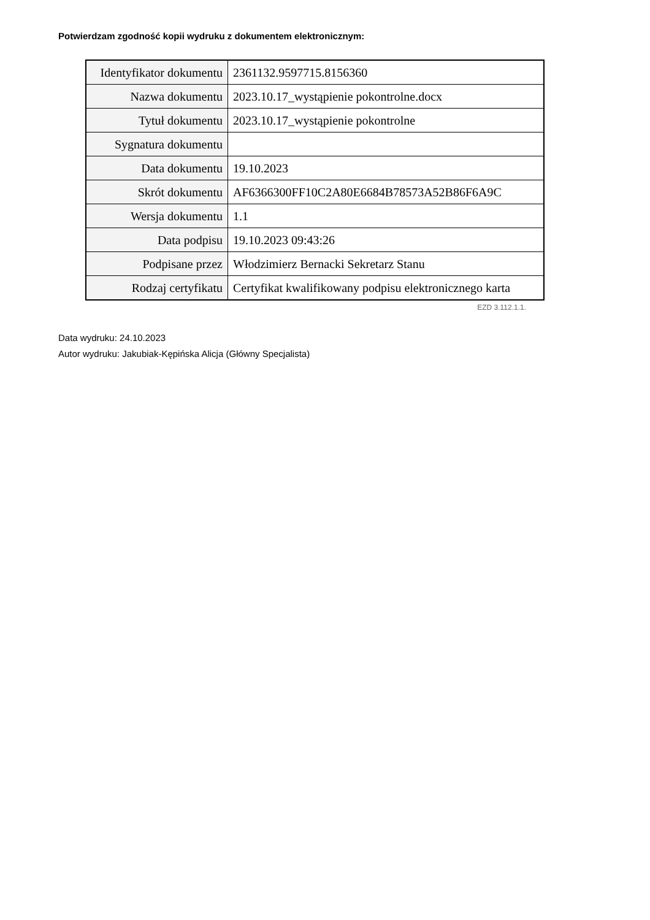Potwierdzam zgodność kopii wydruku z dokumentem elektronicznym:
| Identyfikator dokumentu | 2361132.9597715.8156360 |
| Nazwa dokumentu | 2023.10.17_wystąpienie pokontrolne.docx |
| Tytuł dokumentu | 2023.10.17_wystąpienie pokontrolne |
| Sygnatura dokumentu | |
| Data dokumentu | 19.10.2023 |
| Skrót dokumentu | AF6366300FF10C2A80E6684B78573A52B86F6A9C |
| Wersja dokumentu | 1.1 |
| Data podpisu | 19.10.2023 09:43:26 |
| Podpisane przez | Włodzimierz Bernacki Sekretarz Stanu |
| Rodzaj certyfikatu | Certyfikat kwalifikowany podpisu elektronicznego karta |
EZD 3.112.1.1.
Data wydruku: 24.10.2023
Autor wydruku: Jakubiak-Kępińska Alicja (Główny Specjalista)